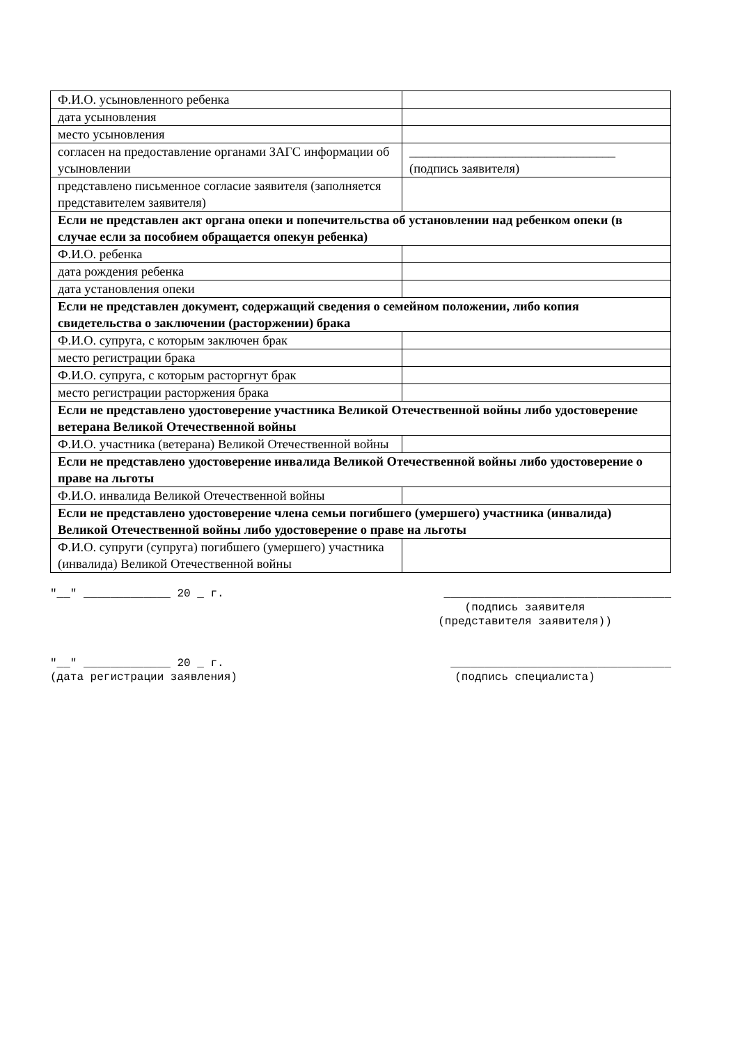| Ф.И.О. усыновленного ребенка | |
| дата усыновления | |
| место усыновления | |
| согласен на предоставление органами ЗАГС информации об усыновлении | ________________________________ (подпись заявителя) |
| представлено письменное согласие заявителя (заполняется представителем заявителя) | |
| Если не представлен акт органа опеки и попечительства об установлении над ребенком опеки (в случае если за пособием обращается опекун ребенка) | |
| Ф.И.О. ребенка | |
| дата рождения ребенка | |
| дата установления опеки | |
| Если не представлен документ, содержащий сведения о семейном положении, либо копия свидетельства о заключении (расторжении) брака | |
| Ф.И.О. супруга, с которым заключен брак | |
| место регистрации брака | |
| Ф.И.О. супруга, с которым расторгнут брак | |
| место регистрации расторжения брака | |
| Если не представлено удостоверение участника Великой Отечественной войны либо удостоверение ветерана Великой Отечественной войны | |
| Ф.И.О. участника (ветерана) Великой Отечественной войны | |
| Если не представлено удостоверение инвалида Великой Отечественной войны либо удостоверение о праве на льготы | |
| Ф.И.О. инвалида Великой Отечественной войны | |
| Если не представлено удостоверение члена семьи погибшего (умершего) участника (инвалида) Великой Отечественной войны либо удостоверение о праве на льготы | |
| Ф.И.О. супруги (супруга) погибшего (умершего) участника (инвалида) Великой Отечественной войны | |
"__" _____________ 20 _ г. __________________________________
(подпись заявителя
(представителя заявителя))
"__" _____________ 20 _ г. _________________________________
(дата регистрации заявления) (подпись специалиста)